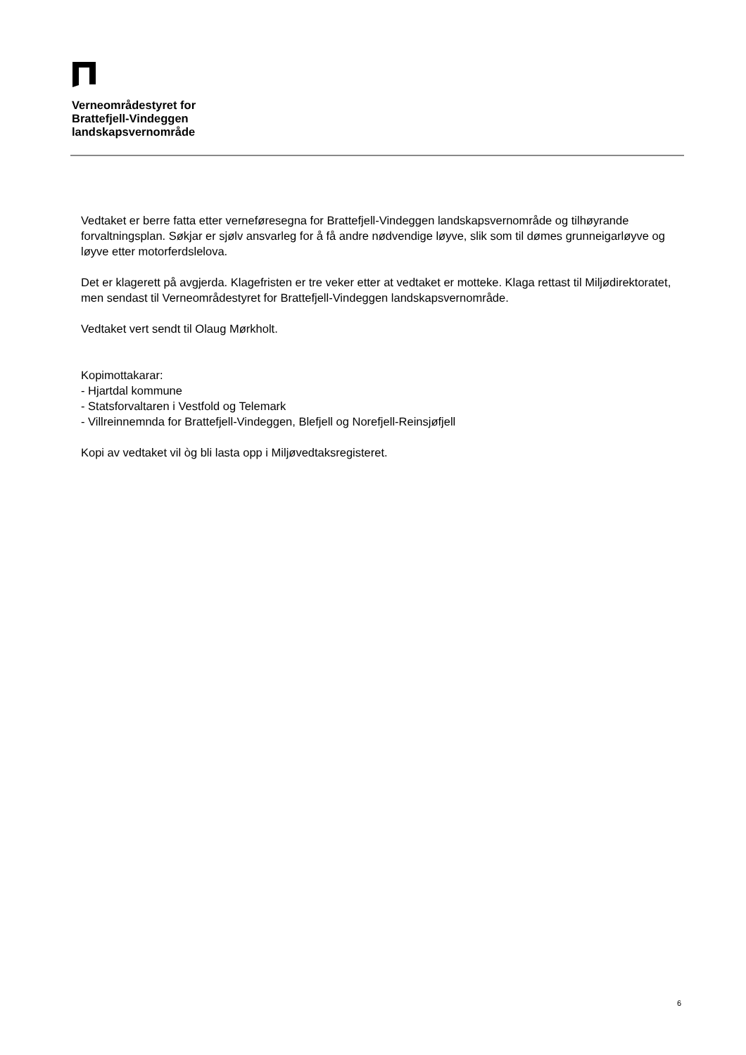Verneområdestyret for
Brattefjell-Vindeggen
landskapsvernområde
Vedtaket er berre fatta etter verneføresegna for Brattefjell-Vindeggen landskapsvernområde og tilhøyrande forvaltningsplan. Søkjar er sjølv ansvarleg for å få andre nødvendige løyve, slik som til dømes grunneigarløyve og løyve etter motorferdslelova.
Det er klagerett på avgjerda. Klagefristen er tre veker etter at vedtaket er motteke. Klaga rettast til Miljødirektoratet, men sendast til Verneområdestyret for Brattefjell-Vindeggen landskapsvernområde.
Vedtaket vert sendt til Olaug Mørkholt.
Kopimottakarar:
- Hjartdal kommune
- Statsforvaltaren i Vestfold og Telemark
- Villreinnemnda for Brattefjell-Vindeggen, Blefjell og Norefjell-Reinsjøfjell
Kopi av vedtaket vil òg bli lasta opp i Miljøvedtaksregisteret.
6